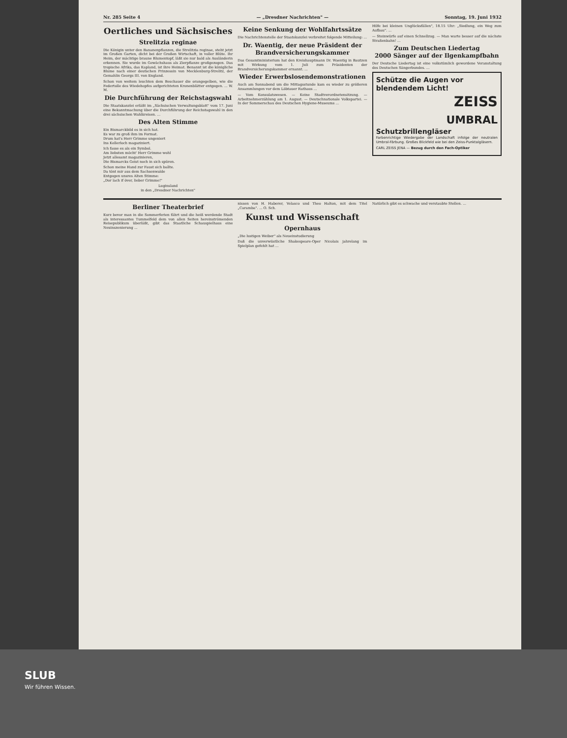Nr. 285 Seite 4 — „Dresdner Nachrichten" — Sonntag, 19. Juni 1932
Oertliches und Sächsisches
Strelitzia reginae
Die Königin unter den Bananenpflanzen, die Strelitzia reginae, steht jetzt im Großen Garten, dicht bei der Großen Wirtschaft, in voller Blüte. Ihr Heim, der mächtige braune Blumentopf, läßt sie nur bald als Ausländerin erkennen. Sie wurde im Gewächshaus als Zierpflanze großgezogen. Das tropische Afrika, das Kapland, ist ihre Heimat. Benannt ist die königliche Blume nach einer deutschen Prinzessin von Mecklenburg-Strelitz, der Gemahlin Georgs III. von England.
Schon von weitem leuchten dem Beschauer die orangegelben, wie die Federtolle des Wiedehopfes aufgerichteten Kronenblätter entgegen. ... W. M.
Die Durchführung der Reichstagswahl
Die Staatskanzlei erläßt im „Sächsischen Verwaltungsblatt" vom 17. Juni eine Bekanntmachung über die Durchführung der Reichstagswahl in den drei sächsischen Wahlkreisen. ...
Des Alten Stimme
Ein Bismarckbild es in sich hat.
Es war zu groß ihm im Format.
Drum hat's Herr Grimme ungeniert
Ins Kellerloch magaziniert.
Ich fasse es als ein Symbol.
Am liebsten möcht' Herr Grimme wohl
Jetzt allesamt magazinieren,
Die Bismarcks Geist noch in sich spüren.
Schon meine Hand zur Faust sich ballte.
Da tönt mir aus dem Sachsenwalde
Entgegen unsres Alten Stimme:
„Dor lach if över, lieber Grimme!"
Luginsland
in den „Dresdner Nachrichten"
Keine Senkung der Wohlfahrtssätze
Die Nachrichtenstelle der Staatskanzlei verbreitet folgende Mitteilung: ...
Dr. Waentig, der neue Präsident der Brandversicherungskammer
Das Gesamtministerium hat den Kreishauptmann Dr. Waentig in Bautzen mit Wirkung vom 1. Juli zum Präsidenten der Brandversicherungskammer ernannt. ...
Wieder Erwerbslosendemonstrationen
Auch am Sonnabend um die Mittagsstunde kam es wieder zu größeren Ansammlungen vor dem Löbtauer Rathaus ...
— Vom Konsulatswesen. — Keine Stadtverordnetensitzung. — Arbeitnehmerzählung am 1. August. — Deutschnationale Volkspartei. — In der Sommerschau des Deutschen Hygiene-Museums ...
Hilfe bei kleinen Unglücksfällen", 18.15 Uhr: „Siedlung, ein Weg zum Aufbau". ...
— Steinwürfe auf einen Schnellzug. — Man warte besser auf die nächste Straßenbahn! ...
Zum Deutschen Liedertag
2000 Sänger auf der Ilgenkampfbahn
Der Deutsche Liedertag ist eine volkstümlich gewordene Veranstaltung des Deutschen Sängerbundes. ...
Schütze die Augen vor blendendem Licht!
ZEISS
UMBRAL
Schutzbrillengläser
Farbenrichtige Wiedergabe der Landschaft infolge der neutralen Umbral-Färbung. Großes Blickfeld wie bei den Zeiss-Punktalgläsern.
CARL ZEISS JENA — Bezug durch den Fach-Optiker
Berliner Theaterbrief
Kurz bevor man in die Sommerferien fährt und die heiß werdende Stadt als interessantes Tummelfeld dem von allen Seiten hereinströmenden Reisepublikum überläßt, gibt das Staatliche Schauspielhaus eine Neuinszenierung ...
nissen von H. Haberer, Velasco und Theo Halton, mit dem Titel „Caramba". ... O. Sch.
Kunst und Wissenschaft
Opernhaus
„Die lustigen Weiber" als Neueinstudierung
Daß die unverwüstliche Shakespeare-Oper Nicolais jahrelang im Spielplan gefehlt hat ...
Natürlich gibt es schwache und verstaubte Stellen. ...
SLUB
Wir führen Wissen.